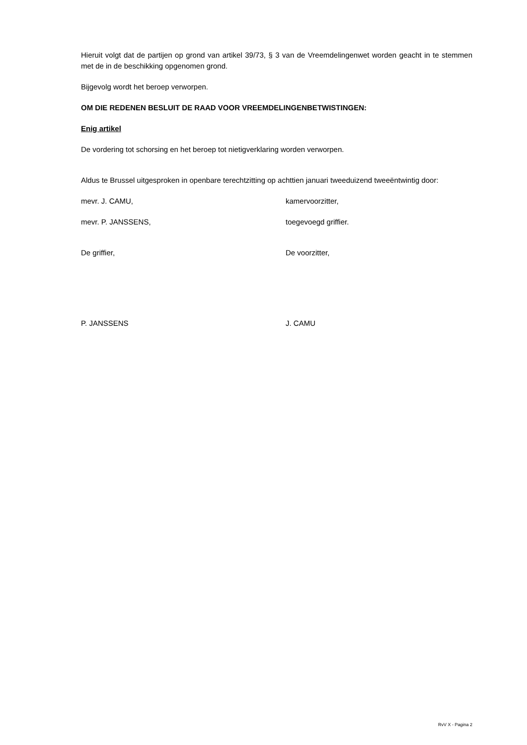Hieruit volgt dat de partijen op grond van artikel 39/73, § 3 van de Vreemdelingenwet worden geacht in te stemmen met de in de beschikking opgenomen grond.
Bijgevolg wordt het beroep verworpen.
OM DIE REDENEN BESLUIT DE RAAD VOOR VREEMDELINGENBETWISTINGEN:
Enig artikel
De vordering tot schorsing en het beroep tot nietigverklaring worden verworpen.
Aldus te Brussel uitgesproken in openbare terechtzitting op achttien januari tweeduizend tweeëntwintig door:
mevr. J. CAMU, kamervoorzitter,
mevr. P. JANSSENS, toegevoegd griffier.
De griffier, De voorzitter,
P. JANSSENS J. CAMU
RvV X - Pagina 2